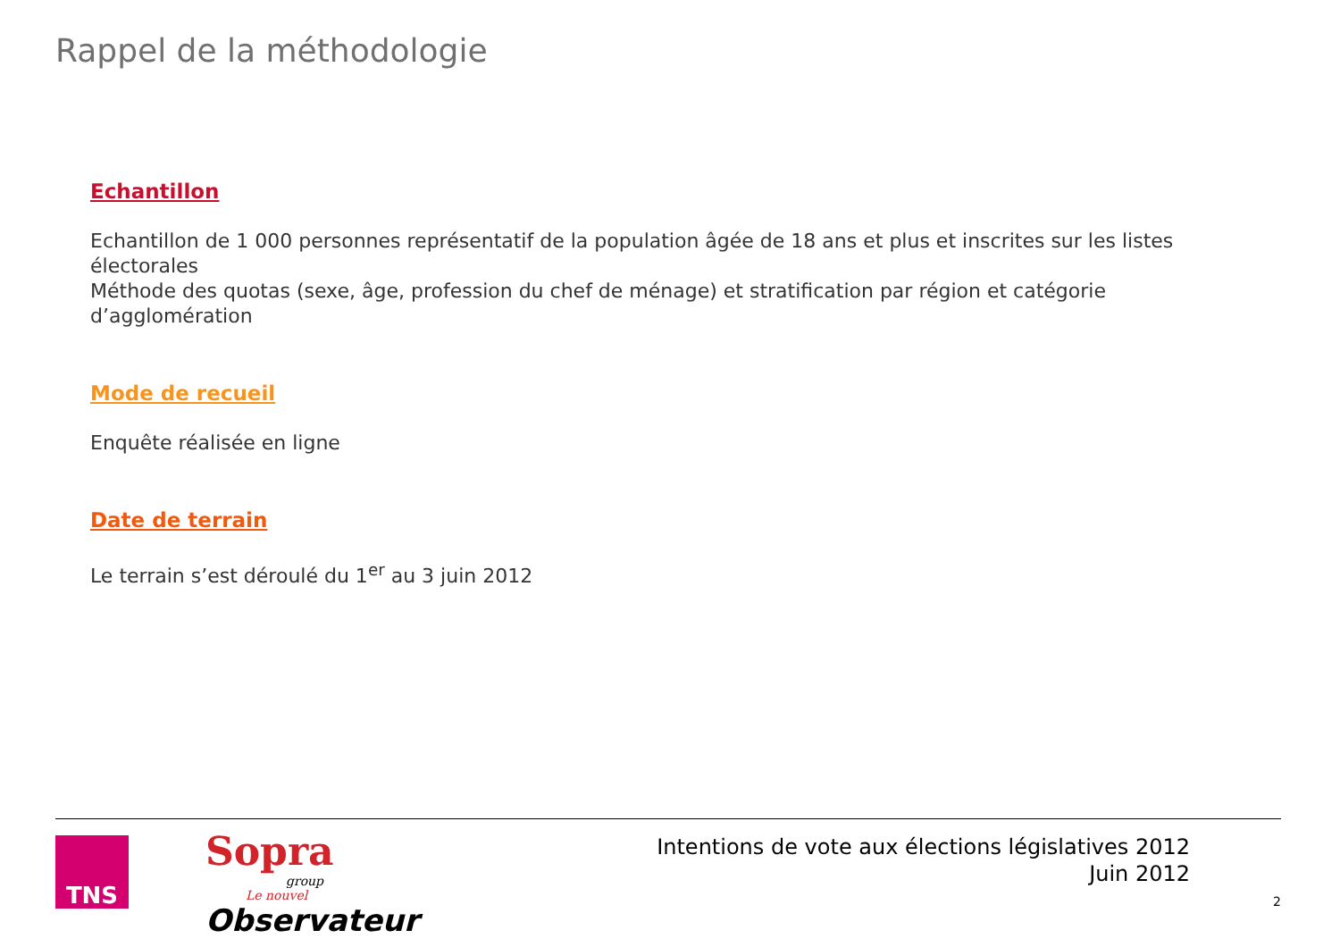Rappel de la méthodologie
Echantillon
Echantillon de 1 000 personnes représentatif de la population âgée de 18 ans et plus et inscrites sur les listes électorales
Méthode des quotas (sexe, âge, profession du chef de ménage) et stratification par région et catégorie d’agglomération
Mode de recueil
Enquête réalisée en ligne
Date de terrain
Le terrain s’est déroulé du 1<sup>er</sup> au 3 juin 2012
TNS
Sopra
group
Le nouvel
Observateur
Intentions de vote aux élections législatives 2012
Juin 2012
2